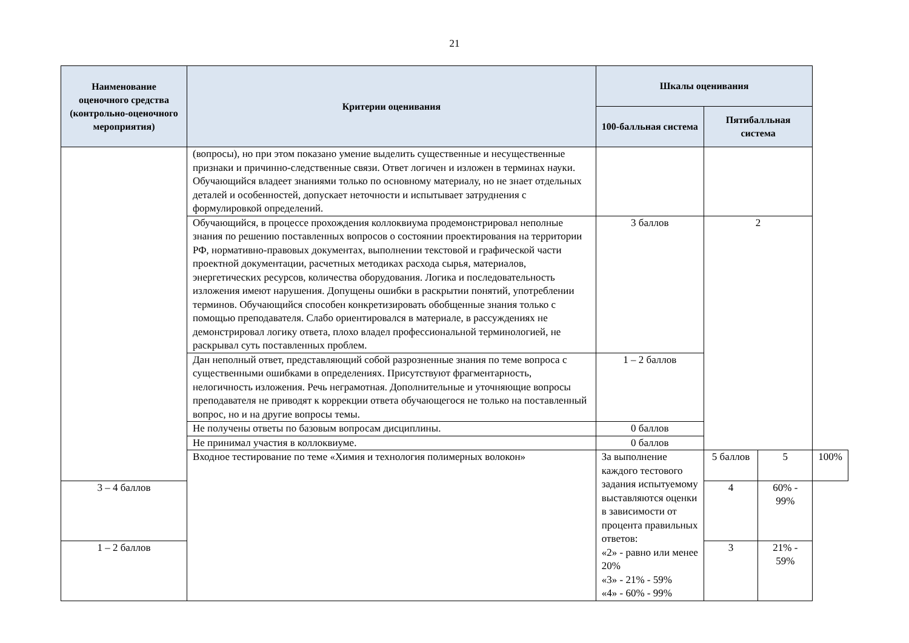21
| Наименование оценочного средства (контрольно-оценочного мероприятия) | Критерии оценивания | Шкалы оценивания | | | |
| --- | --- | --- | --- | --- | --- |
| | | 100-балльная система | Пятибалльная система | | |
| | (вопросы), но при этом показано умение выделить существенные и несущественные признаки и причинно-следственные связи. Ответ логичен и изложен в терминах науки. Обучающийся владеет знаниями только по основному материалу, но не знает отдельных деталей и особенностей, допускает неточности и испытывает затруднения с формулировкой определений. | | | | |
| | Обучающийся, в процессе прохождения коллоквиума продемонстрировал неполные знания по решению поставленных вопросов о состоянии проектирования на территории РФ, нормативно-правовых документах, выполнении текстовой и графической части проектной документации, расчетных методиках расхода сырья, материалов, энергетических ресурсов, количества оборудования. Логика и последовательность изложения имеют нарушения. Допущены ошибки в раскрытии понятий, употреблении терминов. Обучающийся способен конкретизировать обобщенные знания только с помощью преподавателя. Слабо ориентировался в материале, в рассуждениях не демонстрировал логику ответа, плохо владел профессиональной терминологией, не раскрывал суть поставленных проблем. | 3 баллов | 2 | | |
| | Дан неполный ответ, представляющий собой разрозненные знания по теме вопроса с существенными ошибками в определениях. Присутствуют фрагментарность, нелогичность изложения. Речь неграмотная. Дополнительные и уточняющие вопросы преподавателя не приводят к коррекции ответа обучающегося не только на поставленный вопрос, но и на другие вопросы темы. | 1 – 2 баллов | | | |
| | Не получены ответы по базовым вопросам дисциплины. | 0 баллов | | | |
| | Не принимал участия в коллоквиуме. | 0 баллов | | | |
| | Входное тестирование по теме «Химия и технология полимерных волокон» | За выполнение каждого тестового задания испытуемому выставляются оценки в зависимости от процента правильных ответов: «2» - равно или менее 20% «3» - 21% - 59% «4» - 60% - 99% | 5 баллов | 5 | 100% |
| 3 – 4 баллов | | | 4 | 60% - 99% | |
| 1 – 2 баллов | | | 3 | 21% - 59% | |